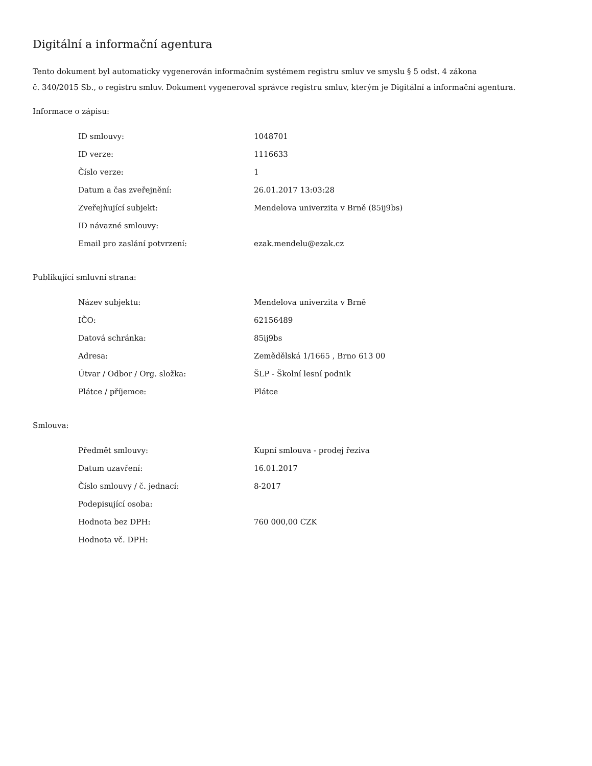Digitální a informační agentura
Tento dokument byl automaticky vygenerován informačním systémem registru smluv ve smyslu § 5 odst. 4 zákona
č. 340/2015 Sb., o registru smluv. Dokument vygeneroval správce registru smluv, kterým je Digitální a informační agentura.
Informace o zápisu:
| ID smlouvy: | 1048701 |
| ID verze: | 1116633 |
| Číslo verze: | 1 |
| Datum a čas zveřejnění: | 26.01.2017 13:03:28 |
| Zveřejňující subjekt: | Mendelova univerzita v Brně (85ij9bs) |
| ID návazné smlouvy: | |
| Email pro zaslání potvrzení: | ezak.mendelu@ezak.cz |
Publikující smluvní strana:
| Název subjektu: | Mendelova univerzita v Brně |
| IČO: | 62156489 |
| Datová schránka: | 85ij9bs |
| Adresa: | Zemědělská 1/1665 , Brno 613 00 |
| Útvar / Odbor / Org. složka: | ŠLP - Školní lesní podnik |
| Plátce / příjemce: | Plátce |
Smlouva:
| Předmět smlouvy: | Kupní smlouva - prodej řeziva |
| Datum uzavření: | 16.01.2017 |
| Číslo smlouvy / č. jednací: | 8-2017 |
| Podepisující osoba: | |
| Hodnota bez DPH: | 760 000,00 CZK |
| Hodnota vč. DPH: | |